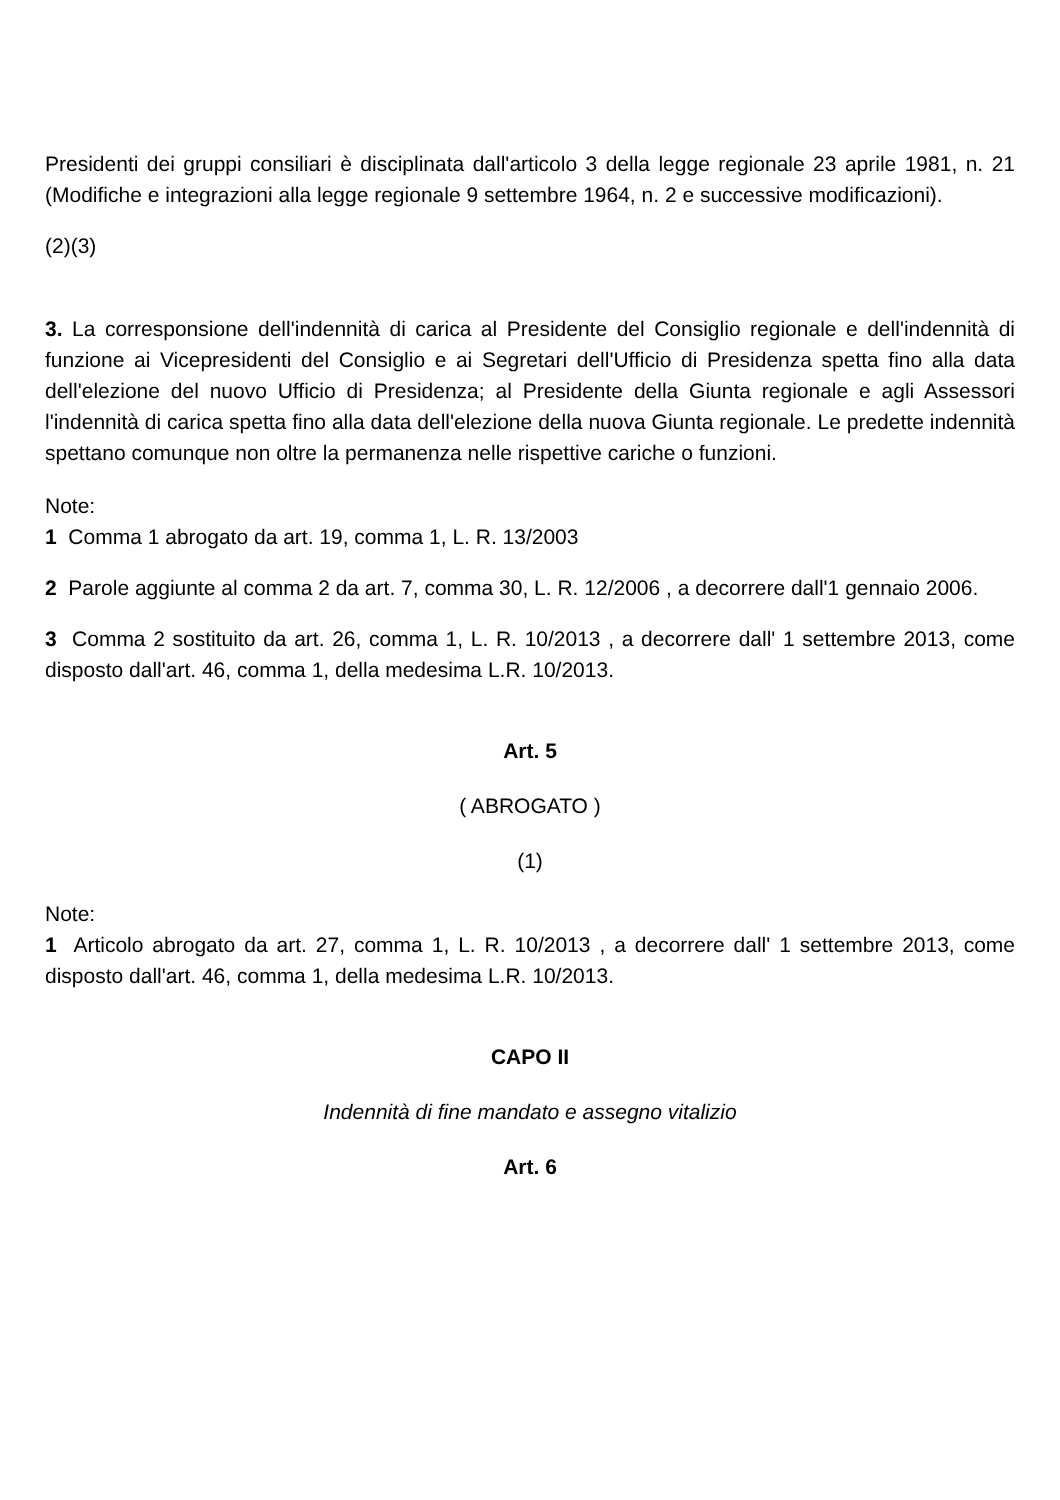Presidenti dei gruppi consiliari è disciplinata dall'articolo 3 della legge regionale 23 aprile 1981, n. 21 (Modifiche e integrazioni alla legge regionale 9 settembre 1964, n. 2 e successive modificazioni).
(2)(3)
3. La corresponsione dell'indennità di carica al Presidente del Consiglio regionale e dell'indennità di funzione ai Vicepresidenti del Consiglio e ai Segretari dell'Ufficio di Presidenza spetta fino alla data dell'elezione del nuovo Ufficio di Presidenza; al Presidente della Giunta regionale e agli Assessori l'indennità di carica spetta fino alla data dell'elezione della nuova Giunta regionale. Le predette indennità spettano comunque non oltre la permanenza nelle rispettive cariche o funzioni.
Note:
1 Comma 1 abrogato da art. 19, comma 1, L. R. 13/2003
2 Parole aggiunte al comma 2 da art. 7, comma 30, L. R. 12/2006 , a decorrere dall'1 gennaio 2006.
3 Comma 2 sostituito da art. 26, comma 1, L. R. 10/2013 , a decorrere dall' 1 settembre 2013, come disposto dall'art. 46, comma 1, della medesima L.R. 10/2013.
Art. 5
( ABROGATO )
(1)
Note:
1 Articolo abrogato da art. 27, comma 1, L. R. 10/2013 , a decorrere dall' 1 settembre 2013, come disposto dall'art. 46, comma 1, della medesima L.R. 10/2013.
CAPO II
Indennità di fine mandato e assegno vitalizio
Art. 6